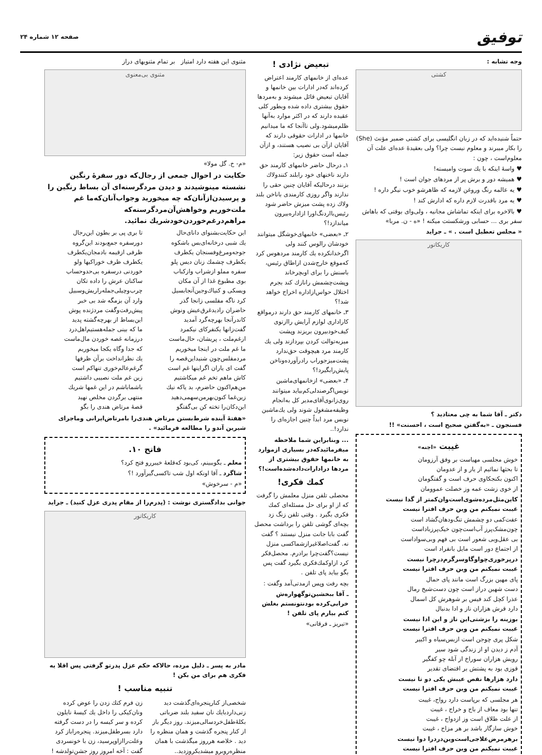توفیق
صفحه ۱۲ شماره ۲۴
وجه تشابه :
کشتی
حتماً شنیده‌اید که در زبان انگلیسی برای کشتی ضمیر مؤنث (She) را بکار میبرند و معلوم نیست چرا؟ ولی بعقیدهٔ عده‌ای علت آن معلوم‌است ، چون :
♥ واسهٔ اینکه با یك سوت وامیسته!
♥ همیشه دور و برش پر از مردهای جوان است !
♥ یه عالمه رنگ وروغن لازمه که ظاهرشو خوب نیگر داره !
♥ یه مرد باقدرت لازم داره که ادارش کند !
♥ بالاخره برای اینکه تماشاش مجانیه ، ولی‌وای بوقتی که باهاش سفر بری ... حسابی ورشکستت میکنه ! «ه - ن. مربا»
« مجلس تعطیل است . » ـ جراید
کاریکاتور
دکتر ـ آقا شما به چی معتادید ؟
فسنجون ـ «به‌گفتن صحیح است ، احسنت» !!
غیبت «اجنه»
خوش مجلسی مهیاست بر وفق آرزومان
تا بحثها نمائیم از یار و از عدومان
اکنون بکنجکاوی حرف است و گفتگومان
از خوی زشت عمه وز خصلت عموومان
کاین‌مثل‌مرده‌شوی‌است‌وان‌کمتر از گدا نیست
غیبت نمیکنم من وین حرف افترا نیست
عفت‌کمی دو چشمش تنگ‌ودهان‌گشاد است
چون‌مشک‌پرز آب‌است‌چون خیک‌پرزباداست
بی عقل‌وبی شعور است بی فهم وبی‌سواداست
از اجتماع دور است مایل بانفراد است
درپرخوری‌چواوگاوسرگرم‌درچرا نیست
غیبت نمیکنم من وین حرف افترا نیست
پای مهین بزرگ است مانند پای حمال
دست شهین دراز است چون دست‌شیخ رمال
عذرا کچل کند فیس بر شوهرش کل اسمال
دارد قرش هزاران ناز و ادا بدنبال
بوزینه را بزشتی‌این ناز و این ادا نیست
غیبت نمیکنم من وین حرف افترا نیست
شکل پری چوجن است ازبس‌سیاه و اکبیر
آدم ز دیدن او از زندگی شود سیر
رویش هزاران سوراخ از آبله چو کفگیر
قوزی بود به پشتش بر اقتضای تقدیر
دارد هزارها نقص عیبش یکی دو تا نیست
غیبت نمیکنم من وین حرف افترا نیست
هر مجلسی که برپاست دارد رواج، غیبت
تنها بود معاف از باج و خراج ، غیبت
از علت طلاق است وز ازدواج ، غیبت
خوش سازگار باشد بر هر مزاج ، غیبت
برهرمرض‌علاجی‌است‌وین‌درد‌را دوا نیست
غیبت نمیکنم من وین حرف افترا نیست
تبعیض نژادی !
عده‌ای از خانمهای کارمند اعتراض کرده‌اند که‌در ادارات بین خانمها و آقایان تبعیض قائل میشوند و به‌مردها حقوق بیشتری داده شده وبطور کلی عقیده دارند که در اکثر موارد به‌آنها ظلم‌میشود.ولی تاآنجا که ما میدانیم خانمها در ادارات حقوقی دارند که آقایان ازآن بی نصیب هستند، و ازآن جمله است حقوق زیر:
۱ـ درحال حاضر خانمهای کارمند حق دارند ناخنهای خود رابلند کنندولاك بزنند درحالیکه آقایان چنین حقی را ندارند واگر روزی کارمندی باناخن بلند ولاك زده پشت میزش حاضر شود رئیس‌بااردنگ‌اورا ازاداره‌بیرون میاندازد!؟
۲ـ «بعضی» خانمهای‌خوشگل میتوانند خودشان رالوس کنند ولی اگرخدانکرده یك کارمند مردهوس کرد که‌موقع خارج‌شدن ازاطاق رئیس، باسنش را برای اوبچرخاند وپشت‌چشمش رانازك کند بجرم اختلال حواس‌ازاداره اخراج خواهد شد!؟
۳ـ خانمهای کارمند حق دارند درمواقع کاراداری لوازم آرایش راازتوی کیف‌خودبیرون بریزند وپشت میزبه‌توالت کردن بپردازند ولی یك کارمند مرد هیچوقت حق‌ندارد پشت‌میزجوراب رادرآورده‌وناخن پایش‌رابگیرد!؟
۴ـ «بعضی» ازخانمهای‌ماشین نویس‌اگرصندلی‌کم‌بیاید میتوانند روی‌زانوی‌آقای‌مدیر کل به‌انجام وظیفه‌مشغول شوند ولی یك‌ماشین نویس مرد ابداً چنین اجازه‌ای را ندارد!..
... وبنابراین شما ملاحظه میفرمائیدکه‌در بسیاری ازموارد به خانمها حقوق بیشتری از مردها درادارات‌داده‌شده‌است!؟
کمك فکری!
محصلی تلفن منزل معلمش را گرفت که از او برای حل مسئله‌ای کمك فکری بگیرد . وقتی تلفن زنگ زد بچه‌ای گوشی تلفن را برداشت محصل گفت بابا جانت منزل نیستند ؟ گفت نه. گفت‌اصلا‌غیرازشما‌کسی منزل نیست؟گفت‌چرا برادرم. محصل‌فکر کرد ازاوکمك‌فکری بگیرد گفت پس بگو بیاید پای تلفن .
بچه رفت وپس ازمدتی‌آمد وگفت :
ـ آقا ببخشین‌توگهواره‌ش خرابی‌کرده بودنتونستم بغلش کنم بیارم پای تلفن !
«تبریز ـ فرقانی»
مثنوی این هفته دارد امتیاز بر تمام مثنویهای دراز
مثنوی بی‌معنوی
«م- خ. گل مولا»
حکایت در احوال جمعی از رجال‌که دور سفرهٔ رنگین نشسته مینوشیدند و دیدن مردگرسنه‌ای آن بساط رنگین را و پرسیدن‌ازآنان‌که چه میخورید وجواب‌آنان‌که‌ما غم ملت‌خوریم وخواهش‌آن‌مردگرسنه‌که مراهم‌درغم‌خوردن‌خودشریك نمائید.
این حکایت‌بشنوای دانای‌حال
یك شبی درخانه‌ای‌بس باشکوه
جوجه‌ومرغ‌وفسنجان یکطرف
یکطرف چشمك زنان دیس پلو
سفره مملو ازشراب وازکباب
بوی مطبوع غذا از آن مکان
ویسکی و کنیاك‌وجین‌آنجابسیل
کرد ناگه مفلسی زانجا گذر
حاضران رادیدغرق‌عیش ونوش
کاندرآنجا بهرچه‌گرد آمدید
گفت‌زانها یکنفرکای نیکمرد
ازغم‌ملت ، پریشان، حال‌ماست
ما غم ملت در اینجا میخوریم
مردمفلس‌چون شنیداین‌قصه را
گفت ای یاران اگراینها غم است
کاش ماهم تخم غم میکاشتیم
من‌هم‌اکنون حاضرم، بد یا‌که نیك
زین‌غما کنون‌بهرمن‌سهمی‌دهید
این‌دکان‌را تخته کن بی‌گفتگو
تا بری پی بر بطون این‌رجال
دورسفره جمع‌بودند این‌گروه
ظرفی ازقیمه بادمجان‌یکطرف
یکطرف ظرف خوراکیها ولو
خوردنی درسفره بی‌حدوحساب
ساکنان عرش را داده تکان
چرب‌وچیلی‌جمله‌راریش‌وسبیل
وارد آن بزمگه شد بی خبر
پیش‌رفت‌وگفت مردژنده پوش
این‌بساط از بهرچه‌گشته پدید
ما که بینی جمله‌هستیم‌اهل‌درد
درزمانه غصه خوردن مال‌ماست
که جدا وگاه یکجا میخوریم
یك نظرانداخت برآن ظرفها
گرغم‌عالم‌خوری تنهاکم است
زین غم ملت نصیبی داشتیم
باشماباشم در این غمها شریك
منتهی برگردن مخلص نهید
قصهٔ مرتاض هندی را بگو
«هفتهٔ آینده شرط‌بستن مرتاض هندی‌را بامرتاض‌ایرانی وماجرای شیرین آندو را مطالعه فرمائید» .
فاتح ۱۰.
معلم ـ بگوببینم، کی‌بود که‌قلعهٔ خیبررو فتح کرد؟
شاگرد ـ آقا اونکه اول شب تاکسی‌گیرآورد !؟
«م - سرخوش»
جوانی بدادگستری نوشت : (پدرم‌را از مقام پدری عزل کنید) ـ جراید
کاریکاتور
مادر به پسر ـ ذلیل مرده، حالاکه حکم عزل پدرتو گرفتی پس اقلا یه فکری هم برای من بکن !
تنبیه مناسب !
شخصی‌از کنارپنجره‌ای‌گذشت دید زنی‌داردبایك نان سفید بلند ضرباتی بکلهٔ‌طفل‌خردسالی‌میزند. روز دیگر باز از کنار پنجره گذشت و همان منظره را دید . خلاصه هرروز میگذشت با همان منظره‌روبرو میشد‌یکروزدید..
زن فرم کتك زدن را عوض کرده ونان‌کیکی را داخل یك کیسهٔ نایلون کرده و سر کیسه را در دست گرفته دارد بسرطفل‌میزند. پنجره‌راباز کرد وعلت‌راازاوپرسید، زن با خونسردی گفت : آخه امروز روز جشن‌تولدشه !